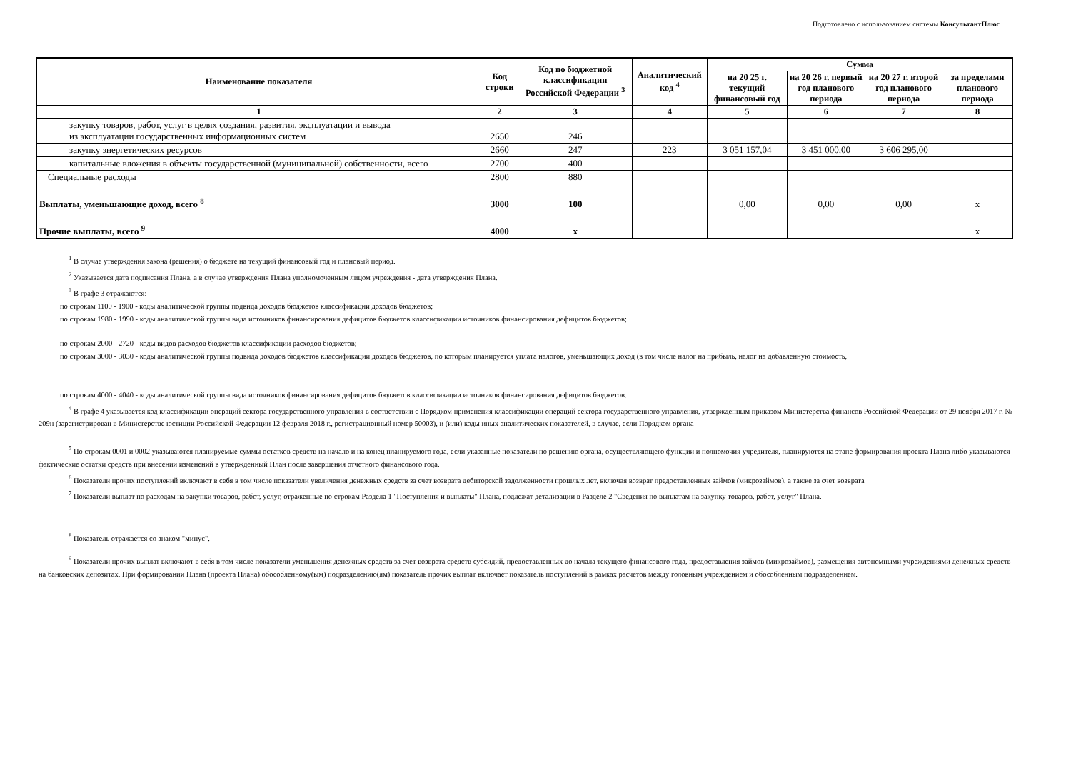Подготовлено с использованием системы КонсультантПлюс
| Наименование показателя | Код строки | Код по бюджетной классификации Российской Федерации <sup>3</sup> | Аналитический код <sup>4</sup> | Сумма | | | |
| --- | --- | --- | --- | --- | --- | --- | --- |
| | | | | на 20 25 г. текущий финансовый год | на 20 26 г. первый год планового периода | на 20 27 г. второй год планового периода | за пределами планового периода |
| 1 | 2 | 3 | 4 | 5 | 6 | 7 | 8 |
| закупку товаров, работ, услуг в целях создания, развития, эксплуатации и вывода из эксплуатации государственных информационных систем | 2650 | 246 | | | | | |
| закупку энергетических ресурсов | 2660 | 247 | 223 | 3 051 157,04 | 3 451 000,00 | 3 606 295,00 | |
| капитальные вложения в объекты государственной (муниципальной) собственности, всего | 2700 | 400 | | | | | |
| Специальные расходы | 2800 | 880 | | | | | |
| Выплаты, уменьшающие доход, всего <sup>8</sup> | 3000 | 100 | | 0,00 | 0,00 | 0,00 | x |
| Прочие выплаты, всего <sup>9</sup> | 4000 | x | | | | | x |
<sup>1</sup> В случае утверждения закона (решения) о бюджете на текущий финансовый год и плановый период.
<sup>2</sup> Указывается дата подписания Плана, а в случае утверждения Плана уполномоченным лицом учреждения - дата утверждения Плана.
<sup>3</sup> В графе 3 отражаются:
по строкам 1100 - 1900 - коды аналитической группы подвида доходов бюджетов классификации доходов бюджетов;
по строкам 1980 - 1990 - коды аналитической группы вида источников финансирования дефицитов бюджетов классификации источников финансирования дефицитов бюджетов;
по строкам 2000 - 2720 - коды видов расходов бюджетов классификации расходов бюджетов;
по строкам 3000 - 3030 - коды аналитической группы подвида доходов бюджетов классификации доходов бюджетов, по которым планируется уплата налогов, уменьшающих доход (в том числе налог на прибыль, налог на добавленную стоимость,
по строкам 4000 - 4040 - коды аналитической группы вида источников финансирования дефицитов бюджетов классификации источников финансирования дефицитов бюджетов.
<sup>4</sup> В графе 4 указывается код классификации операций сектора государственного управления в соответствии с Порядком применения классификации операций сектора государственного управления, утвержденным приказом Министерства финансов Российской Федерации от 29 ноября 2017 г. № 209н (зарегистрирован в Министерстве юстиции Российской Федерации 12 февраля 2018 г., регистрационный номер 50003), и (или) коды иных аналитических показателей, в случае, если Порядком органа -
<sup>5</sup> По строкам 0001 и 0002 указываются планируемые суммы остатков средств на начало и на конец планируемого года, если указанные показатели по решению органа, осуществляющего функции и полномочия учредителя, планируются на этапе формирования проекта Плана либо указываются фактические остатки средств при внесении изменений в утвержденный План после завершения отчетного финансового года.
<sup>6</sup> Показатели прочих поступлений включают в себя в том числе показатели увеличения денежных средств за счет возврата дебиторской задолженности прошлых лет, включая возврат предоставленных займов (микрозаймов), а также за счет возврата
<sup>7</sup> Показатели выплат по расходам на закупки товаров, работ, услуг, отраженные по строкам Раздела 1 "Поступления и выплаты" Плана, подлежат детализации в Разделе 2 "Сведения по выплатам на закупку товаров, работ, услуг" Плана.
<sup>8</sup> Показатель отражается со знаком "минус".
<sup>9</sup> Показатели прочих выплат включают в себя в том числе показатели уменьшения денежных средств за счет возврата средств субсидий, предоставленных до начала текущего финансового года, предоставления займов (микрозаймов), размещения автономными учреждениями денежных средств на банковских депозитах. При формировании Плана (проекта Плана) обособленному(ым) подразделению(ям) показатель прочих выплат включает показатель поступлений в рамках расчетов между головным учреждением и обособленным подразделением.